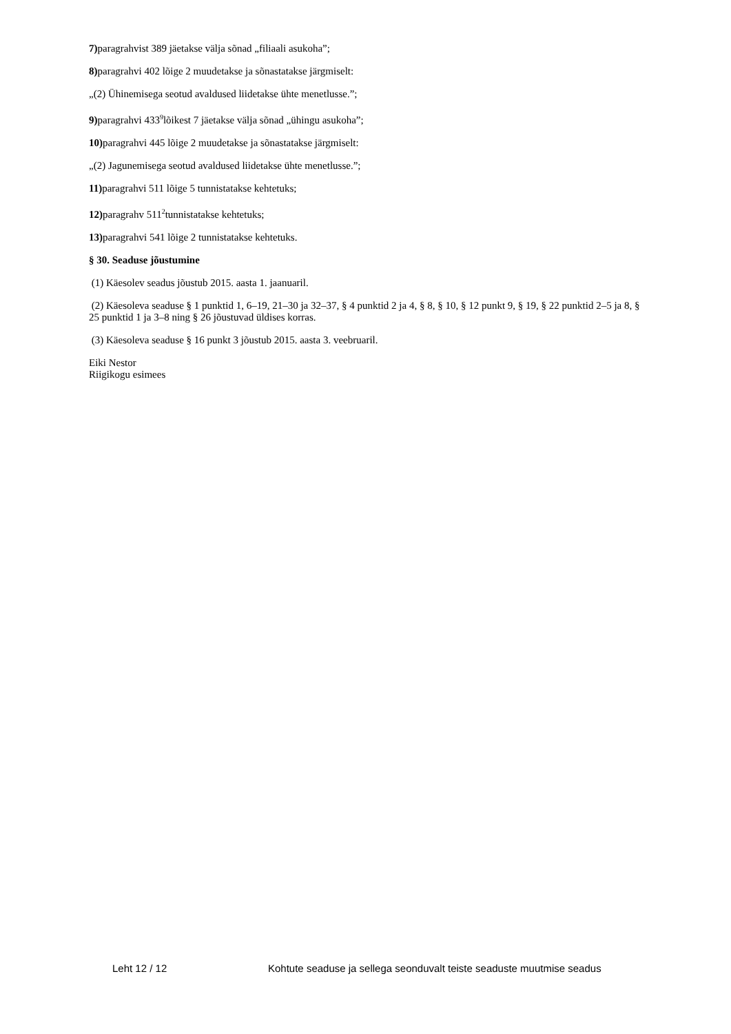7) paragrahvist 389 jäetakse välja sõnad „filiaali asukoha”;
8) paragrahvi 402 lõige 2 muudetakse ja sõnastatakse järgmiselt:
„(2) Ühinemisega seotud avaldused liidetakse ühte menetlusse.”;
9) paragrahvi 433<sup>9</sup>lõikest 7 jäetakse välja sõnad „ühingu asukoha”;
10) paragrahvi 445 lõige 2 muudetakse ja sõnastatakse järgmiselt:
„(2) Jagunemisega seotud avaldused liidetakse ühte menetlusse.”;
11) paragrahvi 511 lõige 5 tunnistatakse kehtetuks;
12) paragrahv 511<sup>2</sup>tunnistatakse kehtetuks;
13) paragrahvi 541 lõige 2 tunnistatakse kehtetuks.
§ 30. Seaduse jõustumine
(1) Käesolev seadus jõustub 2015. aasta 1. jaanuaril.
(2) Käesoleva seaduse § 1 punktid 1, 6–19, 21–30 ja 32–37, § 4 punktid 2 ja 4, § 8, § 10, § 12 punkt 9, § 19, § 22 punktid 2–5 ja 8, § 25 punktid 1 ja 3–8 ning § 26 jõustuvad üldises korras.
(3) Käesoleva seaduse § 16 punkt 3 jõustub 2015. aasta 3. veebruaril.
Eiki Nestor
Riigikogu esimees
Leht 12 / 12 Kohtute seaduse ja sellega seonduvalt teiste seaduste muutmise seadus